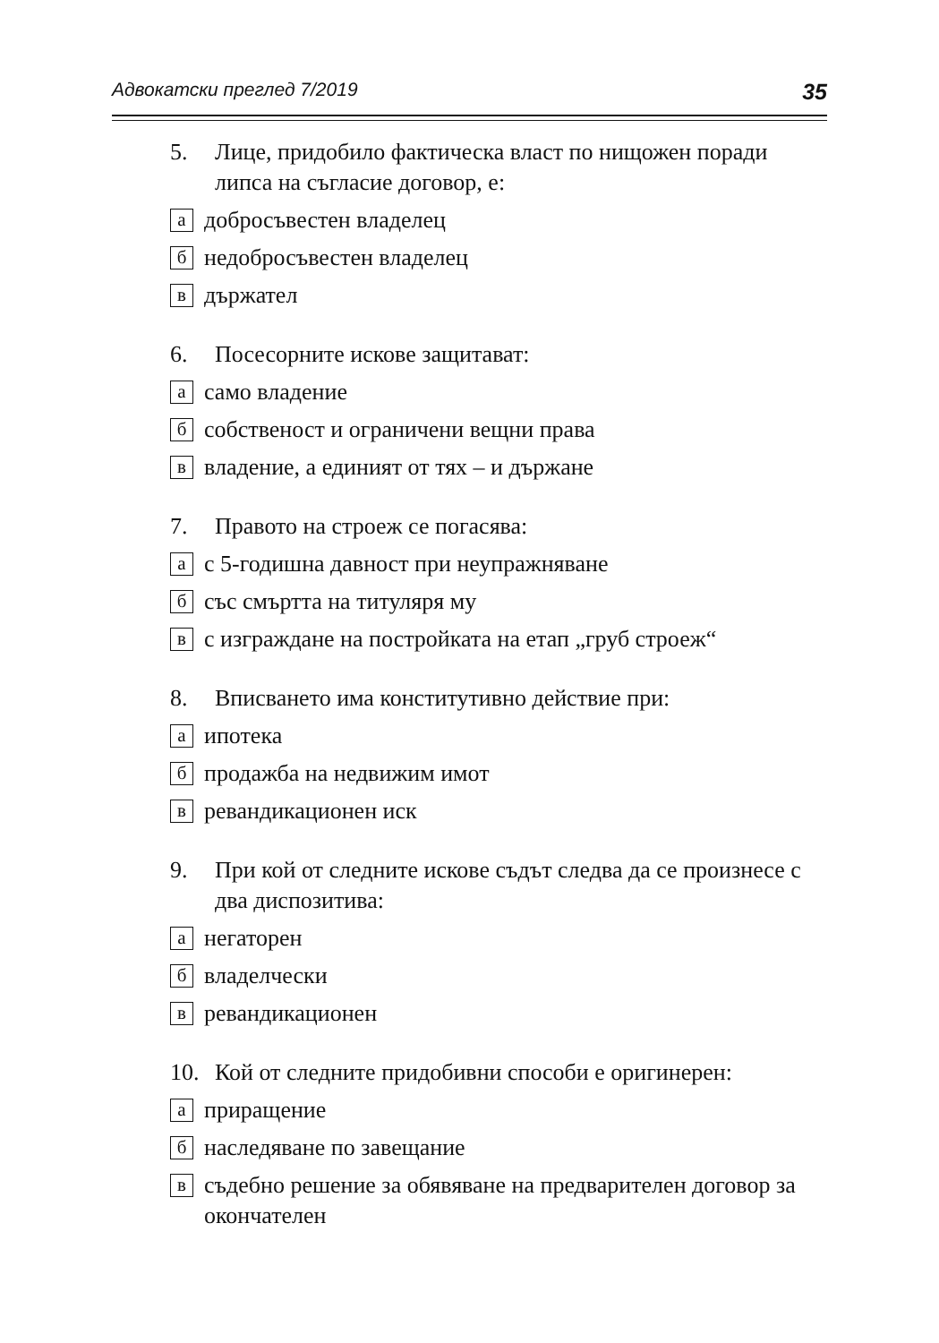Адвокатски преглед 7/2019 35
5. Лице, придобило фактическа власт по нищожен поради липса на съгласие договор, е:
адобросъвестен владелец
бнедобросъвестен владелец
вдържател
6. Посесорните искове защитават:
асамо владение
бсобственост и ограничени вещни права
ввладение, а единият от тях – и държане
7. Правото на строеж се погасява:
ас 5-годишна давност при неупражняване
бсъс смъртта на титуляря му
вс изграждане на постройката на етап „груб строеж“
8. Вписването има конститутивно действие при:
аипотека
бпродажба на недвижим имот
вревандикационен иск
9. При кой от следните искове съдът следва да се произнесе с два диспозитива:
анегаторен
бвладелчески
вревандикационен
10. Кой от следните придобивни способи е оригинерен:
априращение
бнаследяване по завещание
всъдебно решение за обявяване на предварителен договор за окончателен